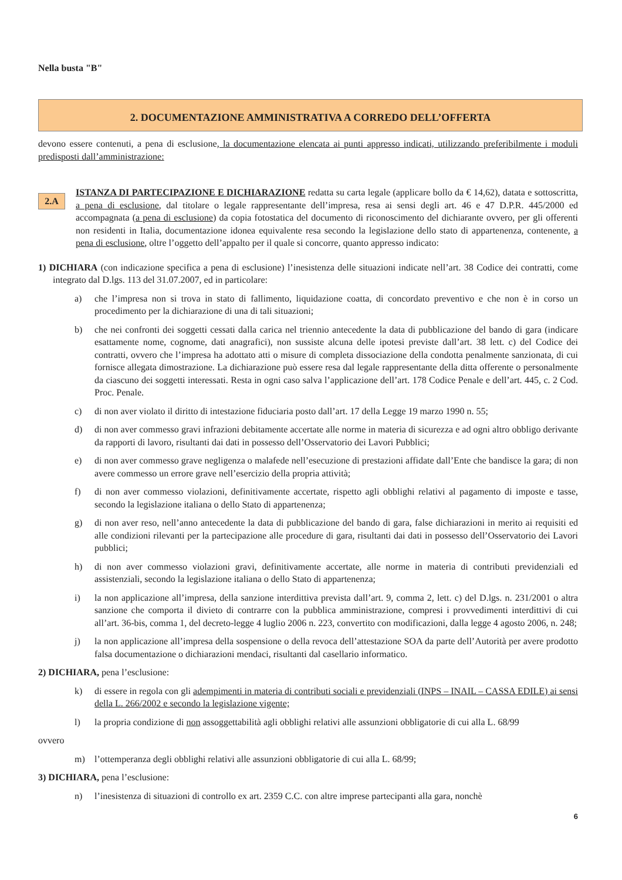Nella busta "B"
2. DOCUMENTAZIONE AMMINISTRATIVA A CORREDO DELL’OFFERTA
devono essere contenuti, a pena di esclusione, la documentazione elencata ai punti appresso indicati, utilizzando preferibilmente i moduli predisposti dall’amministrazione:
2.A
ISTANZA DI PARTECIPAZIONE E DICHIARAZIONE redatta su carta legale (applicare bollo da € 14,62), datata e sottoscritta, a pena di esclusione, dal titolare o legale rappresentante dell’impresa, resa ai sensi degli art. 46 e 47 D.P.R. 445/2000 ed accompagnata (a pena di esclusione) da copia fotostatica del documento di riconoscimento del dichiarante ovvero, per gli offerenti non residenti in Italia, documentazione idonea equivalente resa secondo la legislazione dello stato di appartenenza, contenente, a pena di esclusione, oltre l’oggetto dell’appalto per il quale si concorre, quanto appresso indicato:
1) DICHIARA (con indicazione specifica a pena di esclusione) l’inesistenza delle situazioni indicate nell’art. 38 Codice dei contratti, come integrato dal D.lgs. 113 del 31.07.2007, ed in particolare:
a) che l’impresa non si trova in stato di fallimento, liquidazione coatta, di concordato preventivo e che non è in corso un procedimento per la dichiarazione di una di tali situazioni;
b) che nei confronti dei soggetti cessati dalla carica nel triennio antecedente la data di pubblicazione del bando di gara (indicare esattamente nome, cognome, dati anagrafici), non sussiste alcuna delle ipotesi previste dall’art. 38 lett. c) del Codice dei contratti, ovvero che l’impresa ha adottato atti o misure di completa dissociazione della condotta penalmente sanzionata, di cui fornisce allegata dimostrazione. La dichiarazione può essere resa dal legale rappresentante della ditta offerente o personalmente da ciascuno dei soggetti interessati. Resta in ogni caso salva l’applicazione dell’art. 178 Codice Penale e dell’art. 445, c. 2 Cod. Proc. Penale.
c) di non aver violato il diritto di intestazione fiduciaria posto dall’art. 17 della Legge 19 marzo 1990 n. 55;
d) di non aver commesso gravi infrazioni debitamente accertate alle norme in materia di sicurezza e ad ogni altro obbligo derivante da rapporti di lavoro, risultanti dai dati in possesso dell’Osservatorio dei Lavori Pubblici;
e) di non aver commesso grave negligenza o malafede nell’esecuzione di prestazioni affidate dall’Ente che bandisce la gara; di non avere commesso un errore grave nell’esercizio della propria attività;
f) di non aver commesso violazioni, definitivamente accertate, rispetto agli obblighi relativi al pagamento di imposte e tasse, secondo la legislazione italiana o dello Stato di appartenenza;
g) di non aver reso, nell’anno antecedente la data di pubblicazione del bando di gara, false dichiarazioni in merito ai requisiti ed alle condizioni rilevanti per la partecipazione alle procedure di gara, risultanti dai dati in possesso dell’Osservatorio dei Lavori pubblici;
h) di non aver commesso violazioni gravi, definitivamente accertate, alle norme in materia di contributi previdenziali ed assistenziali, secondo la legislazione italiana o dello Stato di appartenenza;
i) la non applicazione all’impresa, della sanzione interdittiva prevista dall’art. 9, comma 2, lett. c) del D.lgs. n. 231/2001 o altra sanzione che comporta il divieto di contrarre con la pubblica amministrazione, compresi i provvedimenti interdittivi di cui all’art. 36-bis, comma 1, del decreto-legge 4 luglio 2006 n. 223, convertito con modificazioni, dalla legge 4 agosto 2006, n. 248;
j) la non applicazione all’impresa della sospensione o della revoca dell’attestazione SOA da parte dell’Autorità per avere prodotto falsa documentazione o dichiarazioni mendaci, risultanti dal casellario informatico.
2) DICHIARA, pena l’esclusione:
k) di essere in regola con gli adempimenti in materia di contributi sociali e previdenziali (INPS – INAIL – CASSA EDILE) ai sensi della L. 266/2002 e secondo la legislazione vigente;
l) la propria condizione di non assoggettabilità agli obblighi relativi alle assunzioni obbligatorie di cui alla L. 68/99
ovvero
m) l’ottemperanza degli obblighi relativi alle assunzioni obbligatorie di cui alla L. 68/99;
3) DICHIARA, pena l’esclusione:
n) l’inesistenza di situazioni di controllo ex art. 2359 C.C. con altre imprese partecipanti alla gara, nonchè
6